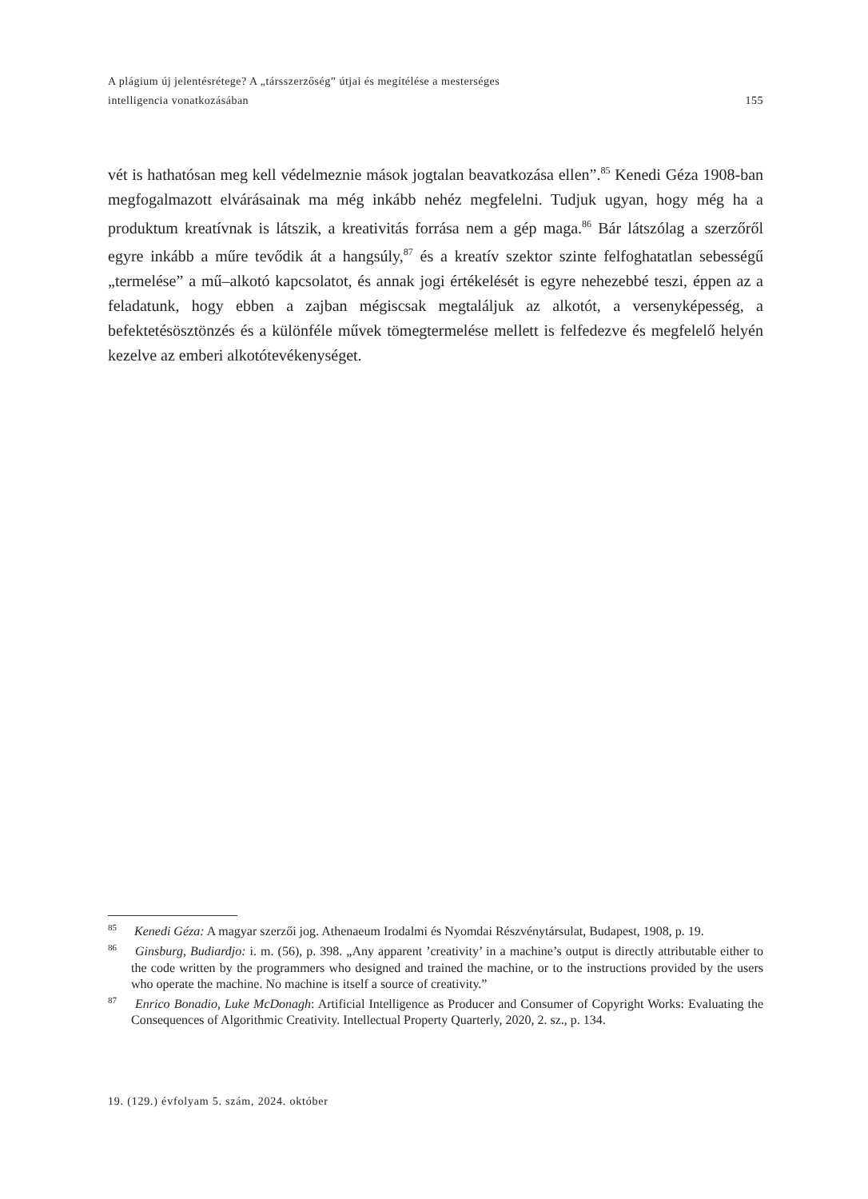A plágium új jelentésrétege? A „társszerzőség” útjai és megítélése a mesterséges
intelligencia vonatkozásában 155
vét is hathatósan meg kell védelmeznie mások jogtalan beavatkozása ellen”.<sup>85</sup> Kenedi Géza 1908-ban megfogalmazott elvárásainak ma még inkább nehéz megfelelni. Tudjuk ugyan, hogy még ha a produktum kreatívnak is látszik, a kreativitás forrása nem a gép maga.<sup>86</sup> Bár látszólag a szerzőről egyre inkább a műre tevődik át a hangsúly,<sup>87</sup> és a kreatív szektor szinte felfoghatatlan sebességű „termelése” a mű–alkotó kapcsolatot, és annak jogi értékelését is egyre nehezebbé teszi, éppen az a feladatunk, hogy ebben a zajban mégiscsak megtaláljuk az alkotót, a versenyképesség, a befektetésösztönzés és a különféle művek tömegtermelése mellett is felfedezve és megfelelő helyén kezelve az emberi alkotótevékenységet.
<sup>85</sup> Kenedi Géza: A magyar szerzői jog. Athenaeum Irodalmi és Nyomdai Részvénytársulat, Budapest, 1908, p. 19.
<sup>86</sup> Ginsburg, Budiardjo: i. m. (56), p. 398. „Any apparent ’creativity’ in a machine’s output is directly attributable either to the code written by the programmers who designed and trained the machine, or to the instructions provided by the users who operate the machine. No machine is itself a source of creativity.”
<sup>87</sup> Enrico Bonadio, Luke McDonagh: Artificial Intelligence as Producer and Consumer of Copyright Works: Evaluating the Consequences of Algorithmic Creativity. Intellectual Property Quarterly, 2020, 2. sz., p. 134.
19. (129.) évfolyam 5. szám, 2024. október